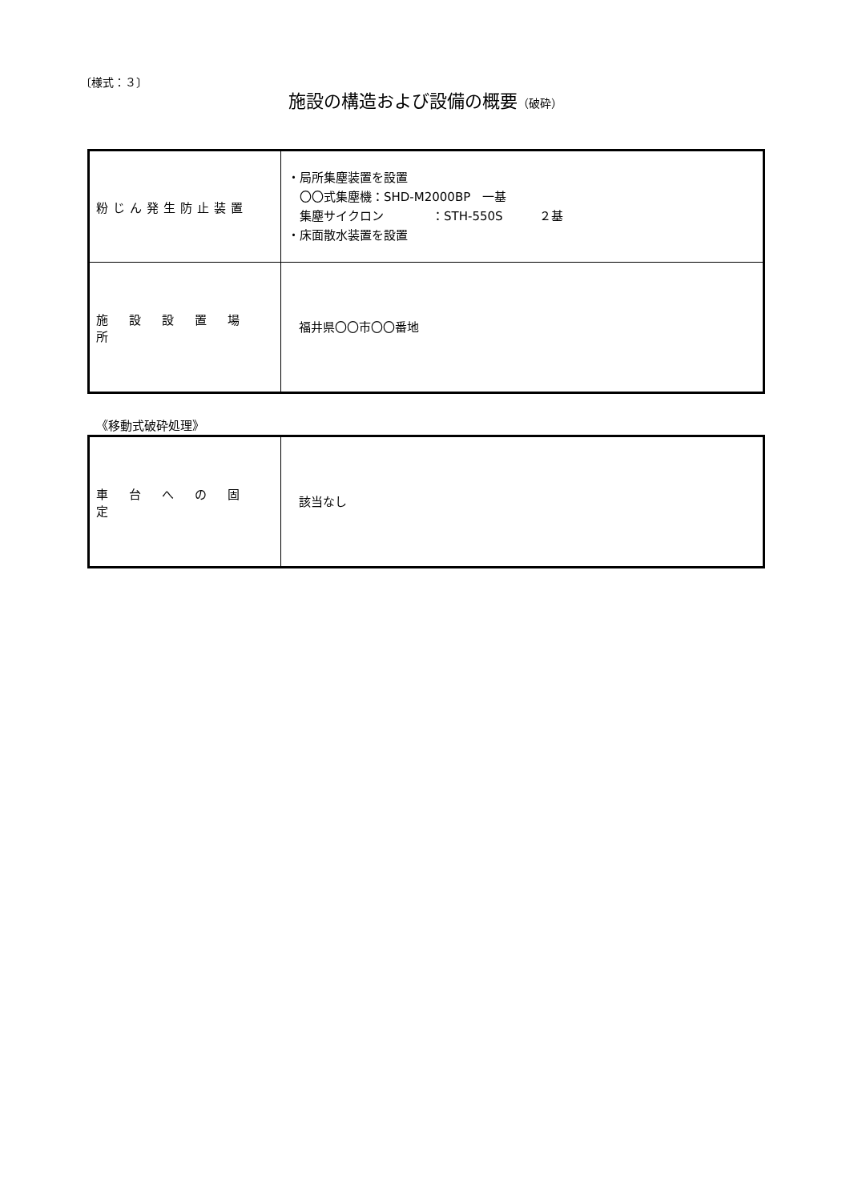〔様式：３〕
施設の構造および設備の概要（破砕）
| 粉じん発生防止装置 | ・局所集塵装置を設置 〇〇式集塵機：SHD-M2000BP 一基 集塵サイクロン ：STH-550S ２基 ・床面散水装置を設置 |
| 施設設置場所 | 福井県〇〇市〇〇番地 |
《移動式破砕処理》
| 車台への固定 | 該当なし |